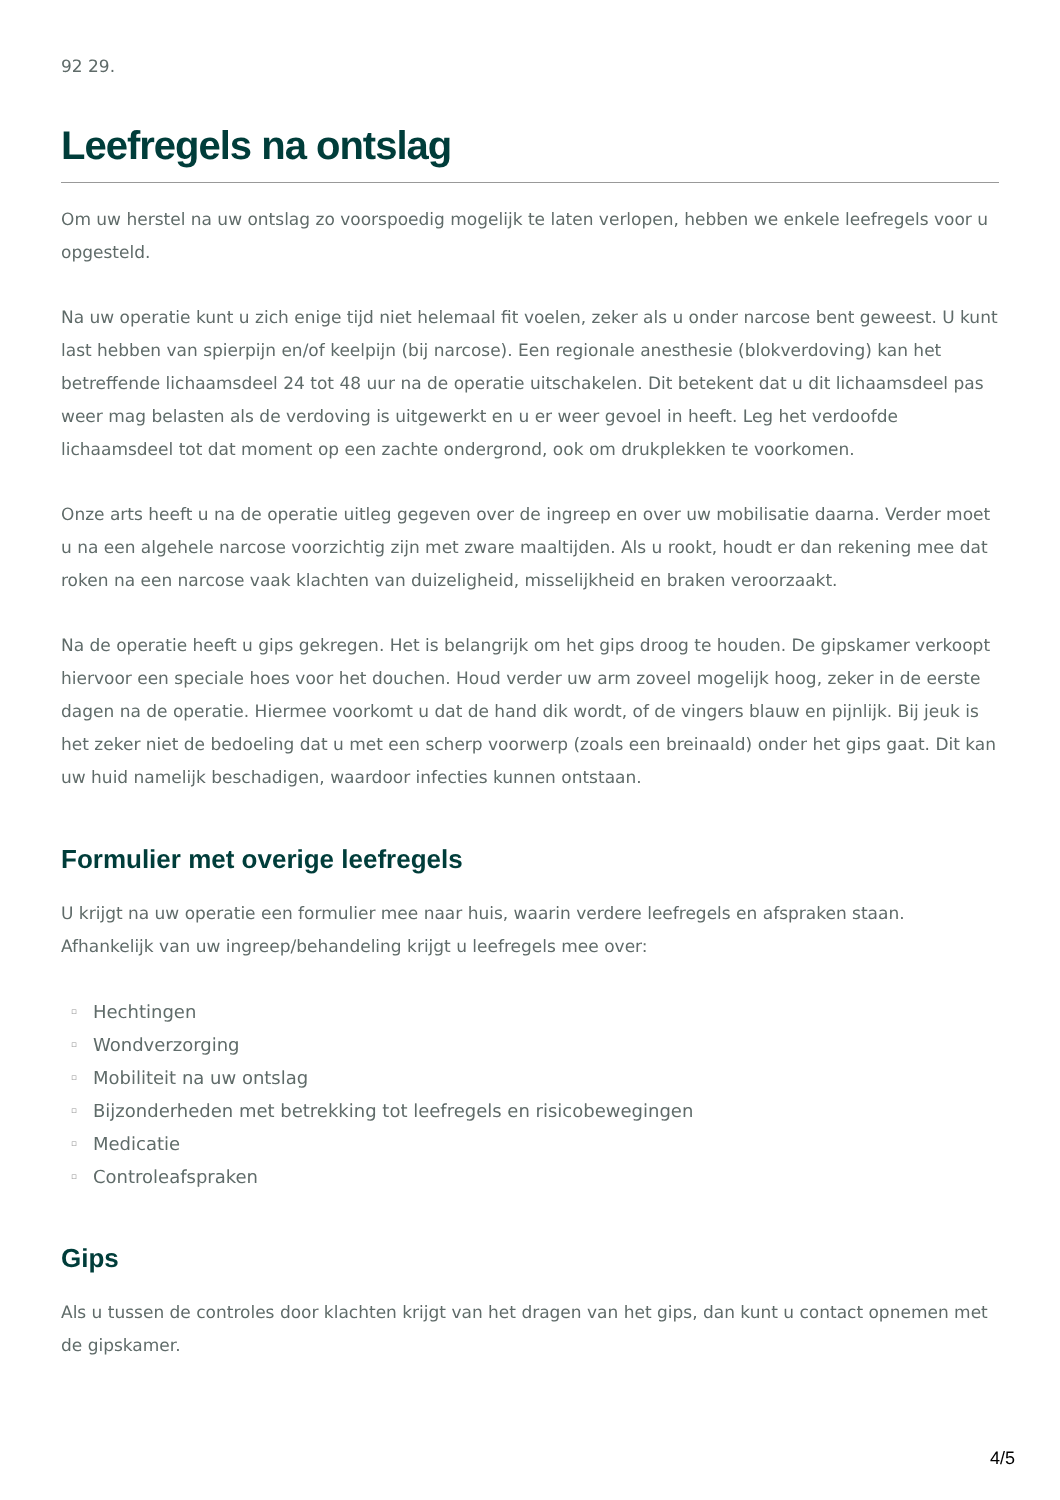92 29.
Leefregels na ontslag
Om uw herstel na uw ontslag zo voorspoedig mogelijk te laten verlopen, hebben we enkele leefregels voor u opgesteld.
Na uw operatie kunt u zich enige tijd niet helemaal fit voelen, zeker als u onder narcose bent geweest. U kunt last hebben van spierpijn en/of keelpijn (bij narcose). Een regionale anesthesie (blokverdoving) kan het betreffende lichaamsdeel 24 tot 48 uur na de operatie uitschakelen. Dit betekent dat u dit lichaamsdeel pas weer mag belasten als de verdoving is uitgewerkt en u er weer gevoel in heeft. Leg het verdoofde lichaamsdeel tot dat moment op een zachte ondergrond, ook om drukplekken te voorkomen.
Onze arts heeft u na de operatie uitleg gegeven over de ingreep en over uw mobilisatie daarna. Verder moet u na een algehele narcose voorzichtig zijn met zware maaltijden. Als u rookt, houdt er dan rekening mee dat roken na een narcose vaak klachten van duizeligheid, misselijkheid en braken veroorzaakt.
Na de operatie heeft u gips gekregen. Het is belangrijk om het gips droog te houden. De gipskamer verkoopt hiervoor een speciale hoes voor het douchen. Houd verder uw arm zoveel mogelijk hoog, zeker in de eerste dagen na de operatie. Hiermee voorkomt u dat de hand dik wordt, of de vingers blauw en pijnlijk. Bij jeuk is het zeker niet de bedoeling dat u met een scherp voorwerp (zoals een breinaald) onder het gips gaat. Dit kan uw huid namelijk beschadigen, waardoor infecties kunnen ontstaan.
Formulier met overige leefregels
U krijgt na uw operatie een formulier mee naar huis, waarin verdere leefregels en afspraken staan. Afhankelijk van uw ingreep/behandeling krijgt u leefregels mee over:
▫ Hechtingen
▫ Wondverzorging
▫ Mobiliteit na uw ontslag
▫ Bijzonderheden met betrekking tot leefregels en risicobewegingen
▫ Medicatie
▫ Controleafspraken
Gips
Als u tussen de controles door klachten krijgt van het dragen van het gips, dan kunt u contact opnemen met de gipskamer.
4/5